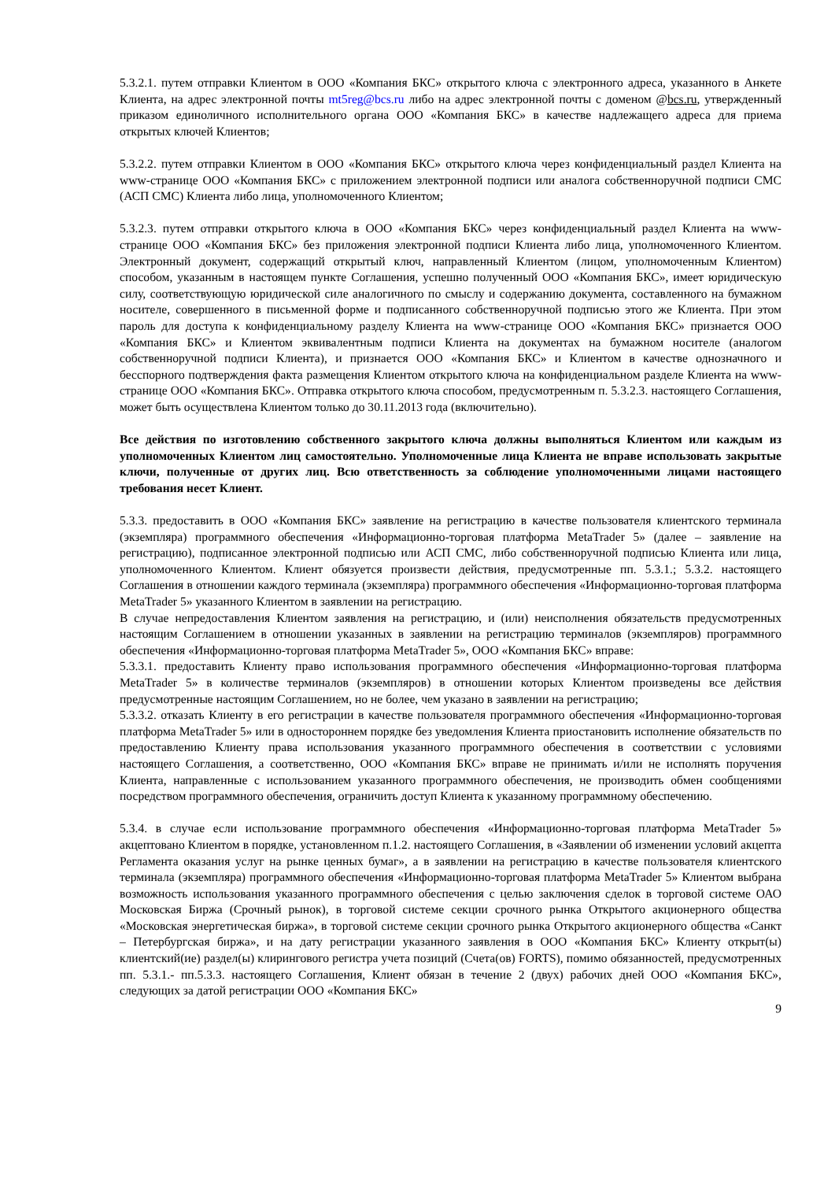5.3.2.1. путем отправки Клиентом в ООО «Компания БКС» открытого ключа с электронного адреса, указанного в Анкете Клиента, на адрес электронной почты mt5reg@bcs.ru либо на адрес электронной почты с доменом @bcs.ru, утвержденный приказом единоличного исполнительного органа ООО «Компания БКС» в качестве надлежащего адреса для приема открытых ключей Клиентов;
5.3.2.2. путем отправки Клиентом в ООО «Компания БКС» открытого ключа через конфиденциальный раздел Клиента на www-странице ООО «Компания БКС» с приложением электронной подписи или аналога собственноручной подписи СМС (АСП СМС) Клиента либо лица, уполномоченного Клиентом;
5.3.2.3. путем отправки открытого ключа в ООО «Компания БКС» через конфиденциальный раздел Клиента на www-странице ООО «Компания БКС» без приложения электронной подписи Клиента либо лица, уполномоченного Клиентом. Электронный документ, содержащий открытый ключ, направленный Клиентом (лицом, уполномоченным Клиентом) способом, указанным в настоящем пункте Соглашения, успешно полученный ООО «Компания БКС», имеет юридическую силу, соответствующую юридической силе аналогичного по смыслу и содержанию документа, составленного на бумажном носителе, совершенного в письменной форме и подписанного собственноручной подписью этого же Клиента. При этом пароль для доступа к конфиденциальному разделу Клиента на www-странице ООО «Компания БКС» признается ООО «Компания БКС» и Клиентом эквивалентным подписи Клиента на документах на бумажном носителе (аналогом собственноручной подписи Клиента), и признается ООО «Компания БКС» и Клиентом в качестве однозначного и бесспорного подтверждения факта размещения Клиентом открытого ключа на конфиденциальном разделе Клиента на www-странице ООО «Компания БКС». Отправка открытого ключа способом, предусмотренным п. 5.3.2.3. настоящего Соглашения, может быть осуществлена Клиентом только до 30.11.2013 года (включительно).
Все действия по изготовлению собственного закрытого ключа должны выполняться Клиентом или каждым из уполномоченных Клиентом лиц самостоятельно. Уполномоченные лица Клиента не вправе использовать закрытые ключи, полученные от других лиц. Всю ответственность за соблюдение уполномоченными лицами настоящего требования несет Клиент.
5.3.3. предоставить в ООО «Компания БКС» заявление на регистрацию в качестве пользователя клиентского терминала (экземпляра) программного обеспечения «Информационно-торговая платформа MetaTrader 5» (далее – заявление на регистрацию), подписанное электронной подписью или АСП СМС, либо собственноручной подписью Клиента или лица, уполномоченного Клиентом. Клиент обязуется произвести действия, предусмотренные пп. 5.3.1.; 5.3.2. настоящего Соглашения в отношении каждого терминала (экземпляра) программного обеспечения «Информационно-торговая платформа MetaTrader 5» указанного Клиентом в заявлении на регистрацию.
В случае непредоставления Клиентом заявления на регистрацию, и (или) неисполнения обязательств предусмотренных настоящим Соглашением в отношении указанных в заявлении на регистрацию терминалов (экземпляров) программного обеспечения «Информационно-торговая платформа MetaTrader 5», ООО «Компания БКС» вправе:
5.3.3.1. предоставить Клиенту право использования программного обеспечения «Информационно-торговая платформа MetaTrader 5» в количестве терминалов (экземпляров) в отношении которых Клиентом произведены все действия предусмотренные настоящим Соглашением, но не более, чем указано в заявлении на регистрацию;
5.3.3.2. отказать Клиенту в его регистрации в качестве пользователя программного обеспечения «Информационно-торговая платформа MetaTrader 5» или в одностороннем порядке без уведомления Клиента приостановить исполнение обязательств по предоставлению Клиенту права использования указанного программного обеспечения в соответствии с условиями настоящего Соглашения, а соответственно, ООО «Компания БКС» вправе не принимать и/или не исполнять поручения Клиента, направленные с использованием указанного программного обеспечения, не производить обмен сообщениями посредством программного обеспечения, ограничить доступ Клиента к указанному программному обеспечению.
5.3.4. в случае если использование программного обеспечения «Информационно-торговая платформа MetaTrader 5» акцептовано Клиентом в порядке, установленном п.1.2. настоящего Соглашения, в «Заявлении об изменении условий акцепта Регламента оказания услуг на рынке ценных бумаг», а в заявлении на регистрацию в качестве пользователя клиентского терминала (экземпляра) программного обеспечения «Информационно-торговая платформа MetaTrader 5» Клиентом выбрана возможность использования указанного программного обеспечения с целью заключения сделок в торговой системе ОАО Московская Биржа (Срочный рынок), в торговой системе секции срочного рынка Открытого акционерного общества «Московская энергетическая биржа», в торговой системе секции срочного рынка Открытого акционерного общества «Санкт – Петербургская биржа», и на дату регистрации указанного заявления в ООО «Компания БКС» Клиенту открыт(ы) клиентский(ие) раздел(ы) клирингового регистра учета позиций (Счета(ов) FORTS), помимо обязанностей, предусмотренных пп. 5.3.1.- пп.5.3.3. настоящего Соглашения, Клиент обязан в течение 2 (двух) рабочих дней ООО «Компания БКС», следующих за датой регистрации ООО «Компания БКС»
9